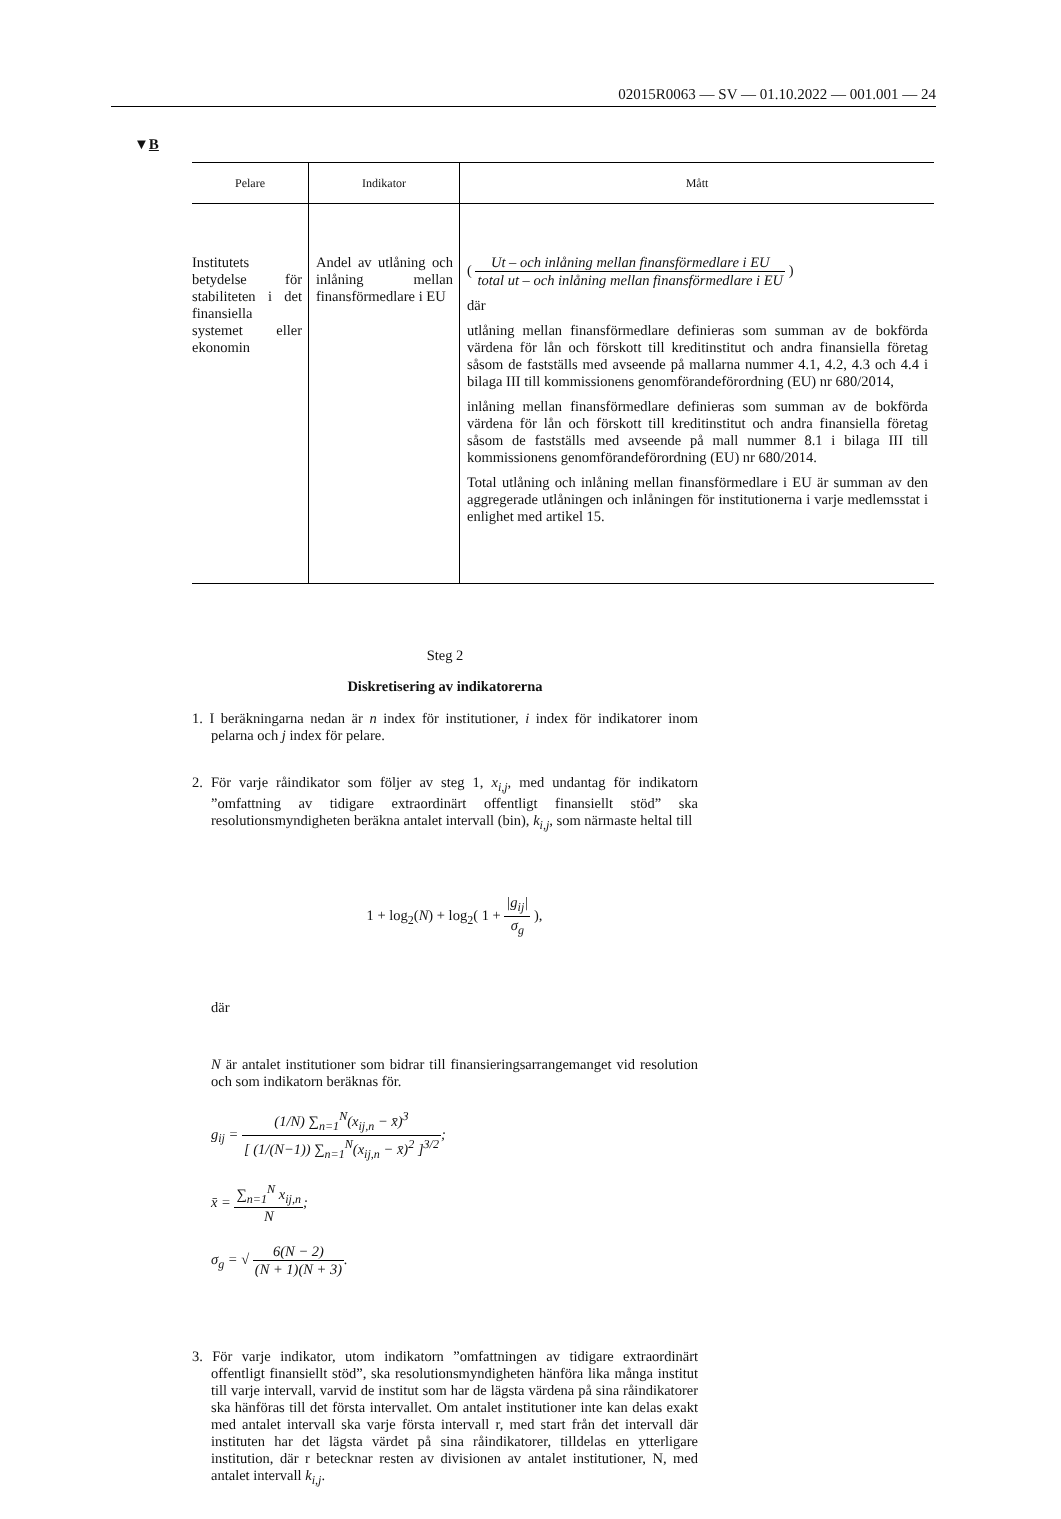02015R0063 — SV — 01.10.2022 — 001.001 — 24
▼B
| Pelare | Indikator | Mått |
| --- | --- | --- |
| Institutets betydelse för stabiliteten i det finansiella systemet eller ekonomin | Andel av utlåning och inlåning mellan finansförmedlare i EU | ( Ut – och inlåning mellan finansförmedlare i EU total ut – och inlåning mellan finansförmedlare i EU ) där utlåning mellan finansförmedlare definieras som summan av de bokförda värdena för lån och förskott till kreditinstitut och andra finansiella företag såsom de fastställs med avseende på mallarna nummer 4.1, 4.2, 4.3 och 4.4 i bilaga III till kommissionens genomförandeförordning (EU) nr 680/2014, inlåning mellan finansförmedlare definieras som summan av de bokförda värdena för lån och förskott till kreditinstitut och andra finansiella företag såsom de fastställs med avseende på mall nummer 8.1 i bilaga III till kommissionens genomförandeförordning (EU) nr 680/2014. Total utlåning och inlåning mellan finansförmedlare i EU är summan av den aggregerade utlåningen och inlåningen för institutionerna i varje medlemsstat i enlighet med artikel 15. |
Steg 2
Diskretisering av indikatorerna
1. I beräkningarna nedan är n index för institutioner, i index för indikatorer inom pelarna och j index för pelare.
2. För varje råindikator som följer av steg 1, x<sub>i,j</sub>, med undantag för indikatorn ”omfattning av tidigare extraordinärt offentligt finansiellt stöd” ska resolutionsmyndigheten beräkna antalet intervall (bin), k<sub>i,j</sub>, som närmaste heltal till
1 + log<sub>2</sub>(N) + log<sub>2</sub>( 1 + |g<sub>ij</sub>| σ<sub>g</sub> ),
där
N är antalet institutioner som bidrar till finansieringsarrangemanget vid resolution och som indikatorn beräknas för.
g<sub>ij</sub> = (1/N) ∑<sub>n=1</sub><sup>N</sup>(x<sub>ij,n</sub> − x̄)<sup>3</sup> [ (1/(N−1)) ∑<sub>n=1</sub><sup>N</sup>(x<sub>ij,n</sub> − x̄)<sup>2</sup> ]<sup>3/2</sup>;
x̄ = ∑<sub>n=1</sub><sup>N</sup> x<sub>ij,n</sub> N;
σ<sub>g</sub> = √ 6(N − 2) (N + 1)(N + 3).
3. För varje indikator, utom indikatorn ”omfattningen av tidigare extraordinärt offentligt finansiellt stöd”, ska resolutionsmyndigheten hänföra lika många institut till varje intervall, varvid de institut som har de lägsta värdena på sina råindikatorer ska hänföras till det första intervallet. Om antalet institutioner inte kan delas exakt med antalet intervall ska varje första intervall r, med start från det intervall där instituten har det lägsta värdet på sina råindikatorer, tilldelas en ytterligare institution, där r betecknar resten av divisionen av antalet institutioner, N, med antalet intervall k<sub>i,j</sub>.